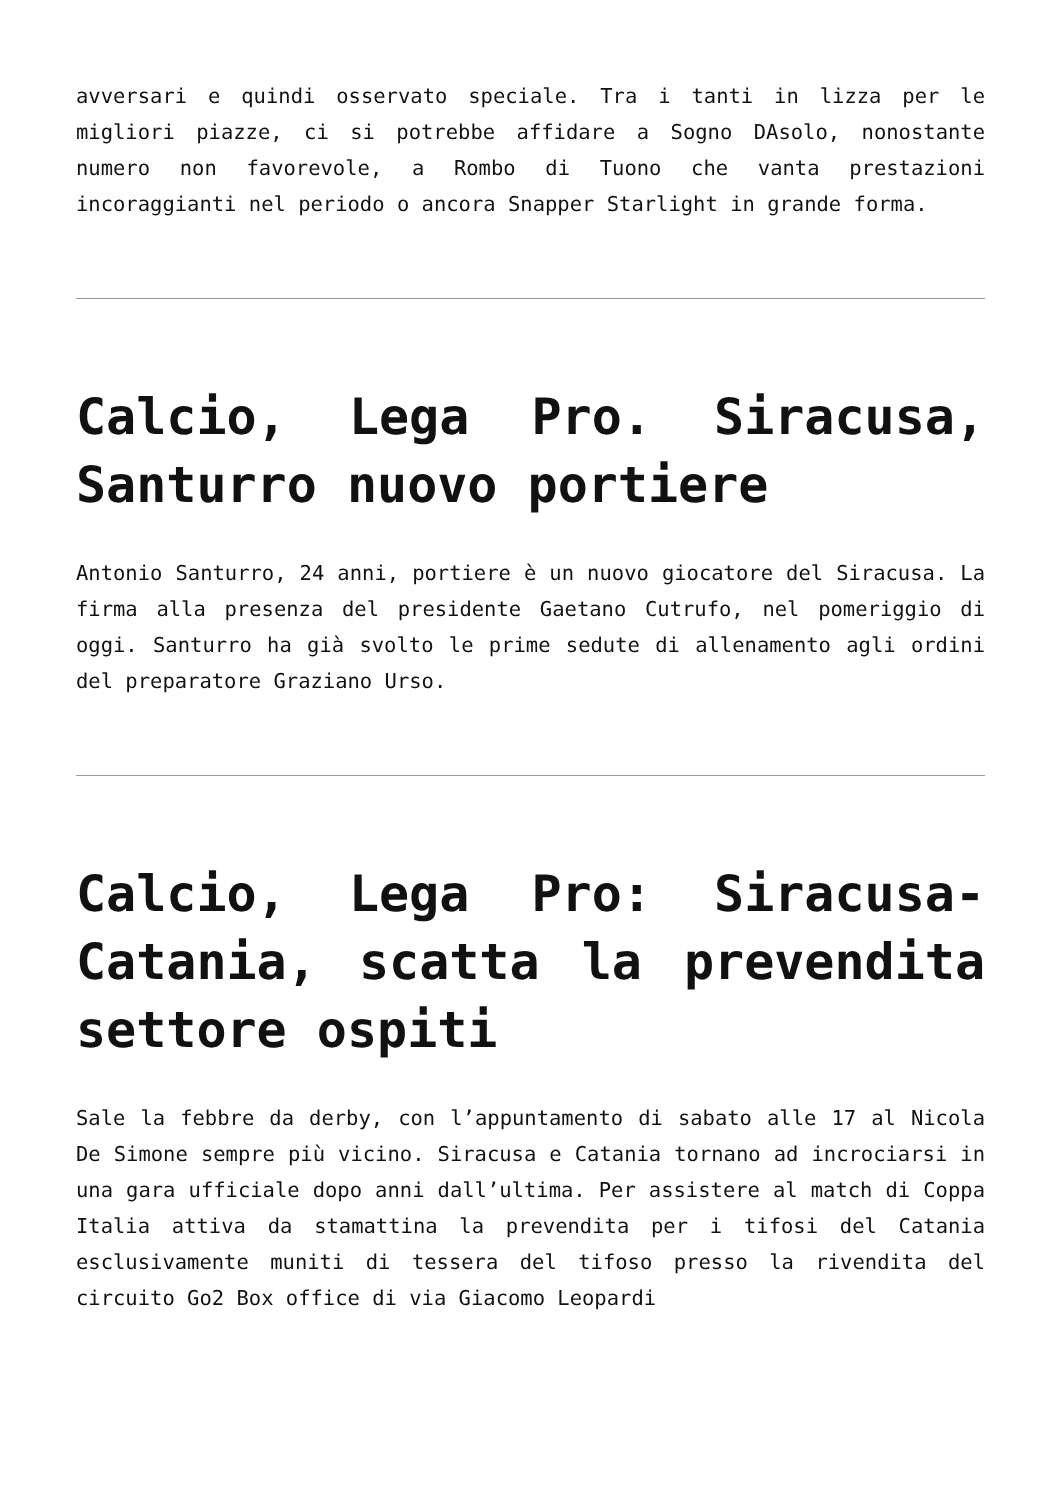avversari e quindi osservato speciale. Tra i tanti in lizza per le migliori piazze, ci si potrebbe affidare a Sogno DAsolo, nonostante numero non favorevole, a Rombo di Tuono che vanta prestazioni incoraggianti nel periodo o ancora Snapper Starlight in grande forma.
Calcio, Lega Pro. Siracusa, Santurro nuovo portiere
Antonio Santurro, 24 anni, portiere è un nuovo giocatore del Siracusa. La firma alla presenza del presidente Gaetano Cutrufo, nel pomeriggio di oggi. Santurro ha già svolto le prime sedute di allenamento agli ordini del preparatore Graziano Urso.
Calcio, Lega Pro: Siracusa-Catania, scatta la prevendita settore ospiti
Sale la febbre da derby, con l’appuntamento di sabato alle 17 al Nicola De Simone sempre più vicino. Siracusa e Catania tornano ad incrociarsi in una gara ufficiale dopo anni dall’ultima. Per assistere al match di Coppa Italia attiva da stamattina la prevendita per i tifosi del Catania esclusivamente muniti di tessera del tifoso presso la rivendita del circuito Go2 Box office di via Giacomo Leopardi